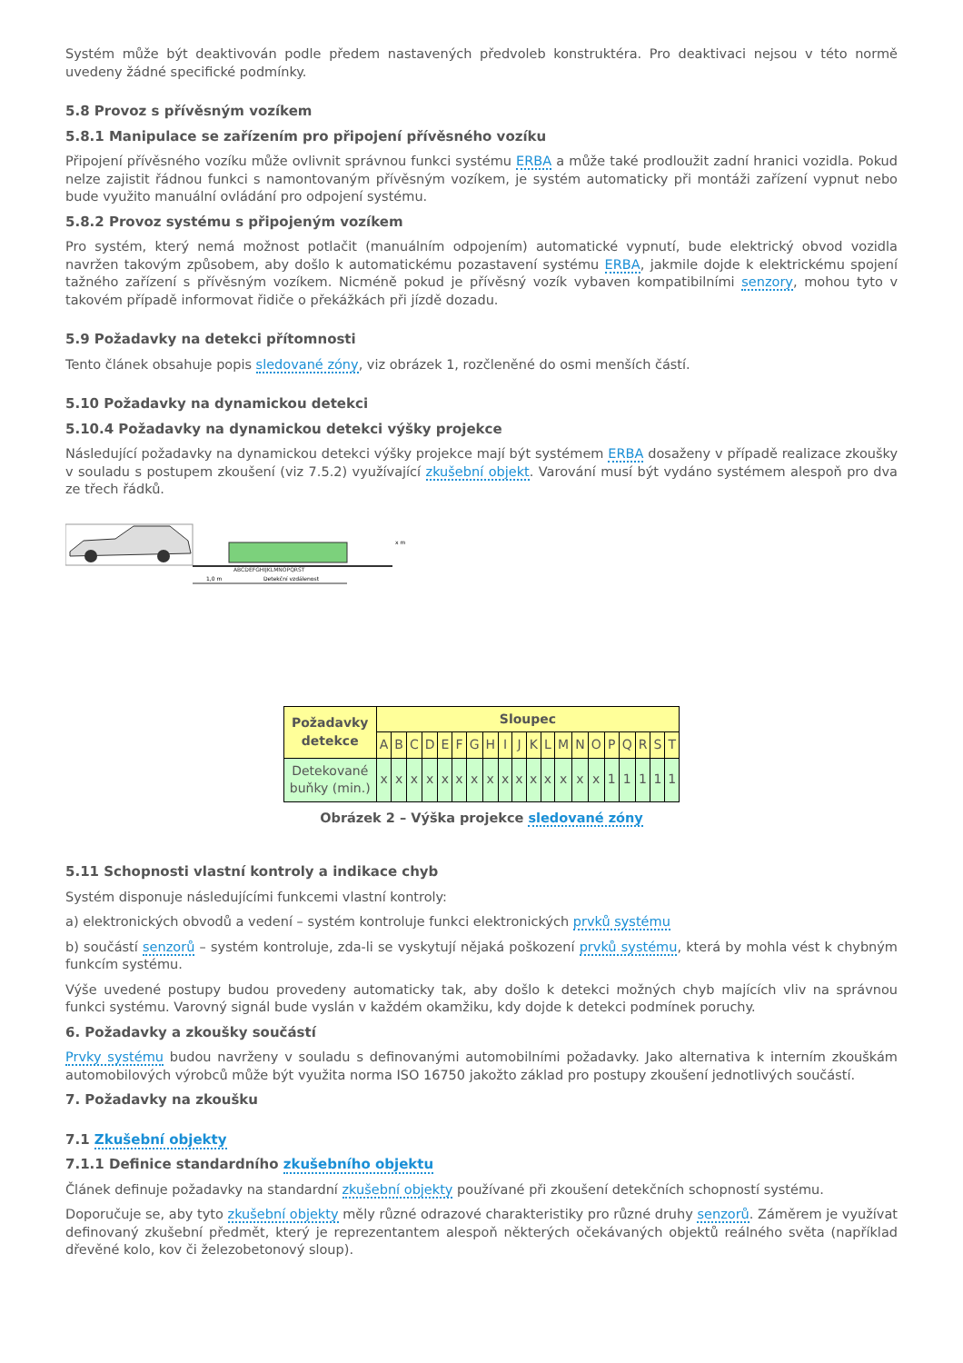Systém může být deaktivován podle předem nastavených předvoleb konstruktéra. Pro deaktivaci nejsou v této normě uvedeny žádné specifické podmínky.
5.8 Provoz s přívěsným vozíkem
5.8.1 Manipulace se zařízením pro připojení přívěsného vozíku
Připojení přívěsného vozíku může ovlivnit správnou funkci systému ERBA a může také prodloužit zadní hranici vozidla. Pokud nelze zajistit řádnou funkci s namontovaným přívěsným vozíkem, je systém automaticky při montáži zařízení vypnut nebo bude využito manuální ovládání pro odpojení systému.
5.8.2 Provoz systému s připojeným vozíkem
Pro systém, který nemá možnost potlačit (manuálním odpojením) automatické vypnutí, bude elektrický obvod vozidla navržen takovým způsobem, aby došlo k automatickému pozastavení systému ERBA, jakmile dojde k elektrickému spojení tažného zařízení s přívěsným vozíkem. Nicméně pokud je přívěsný vozík vybaven kompatibilními senzory, mohou tyto v takovém případě informovat řidiče o překážkách při jízdě dozadu.
5.9 Požadavky na detekci přítomnosti
Tento článek obsahuje popis sledované zóny, viz obrázek 1, rozčleněné do osmi menších částí.
5.10 Požadavky na dynamickou detekci
5.10.4 Požadavky na dynamickou detekci výšky projekce
Následující požadavky na dynamickou detekci výšky projekce mají být systémem ERBA dosaženy v případě realizace zkoušky v souladu s postupem zkoušení (viz 7.5.2) využívající zkušební objekt. Varování musí být vydáno systémem alespoň pro dva ze třech řádků.
ABCDEFGHIJKLMNOPQRST
1,0 m
Detekční vzdálenost
x m
| Požadavky detekce | Sloupec | | | | | | | | | | | | | | | | | | | |
| --- | --- | --- | --- | --- | --- | --- | --- | --- | --- | --- | --- | --- | --- | --- | --- | --- | --- | --- | --- | --- |
| | A | B | C | D | E | F | G | H | I | J | K | L | M | N | O | P | Q | R | S | T |
| Detekované buňky (min.) | x | x | x | x | x | x | x | x | x | x | x | x | x | x | x | 1 | 1 | 1 | 1 | 1 |
Obrázek 2 – Výška projekce sledované zóny
5.11 Schopnosti vlastní kontroly a indikace chyb
Systém disponuje následujícími funkcemi vlastní kontroly:
a) elektronických obvodů a vedení – systém kontroluje funkci elektronických prvků systému
b) součástí senzorů – systém kontroluje, zda-li se vyskytují nějaká poškození prvků systému, která by mohla vést k chybným funkcím systému.
Výše uvedené postupy budou provedeny automaticky tak, aby došlo k detekci možných chyb majících vliv na správnou funkci systému. Varovný signál bude vyslán v každém okamžiku, kdy dojde k detekci podmínek poruchy.
6. Požadavky a zkoušky součástí
Prvky systému budou navrženy v souladu s definovanými automobilními požadavky. Jako alternativa k interním zkouškám automobilových výrobců může být využita norma ISO 16750 jakožto základ pro postupy zkoušení jednotlivých součástí.
7. Požadavky na zkoušku
7.1 Zkušební objekty
7.1.1 Definice standardního zkušebního objektu
Článek definuje požadavky na standardní zkušební objekty používané při zkoušení detekčních schopností systému.
Doporučuje se, aby tyto zkušební objekty měly různé odrazové charakteristiky pro různé druhy senzorů. Záměrem je využívat definovaný zkušební předmět, který je reprezentantem alespoň některých očekávaných objektů reálného světa (například dřevěné kolo, kov či železobetonový sloup).